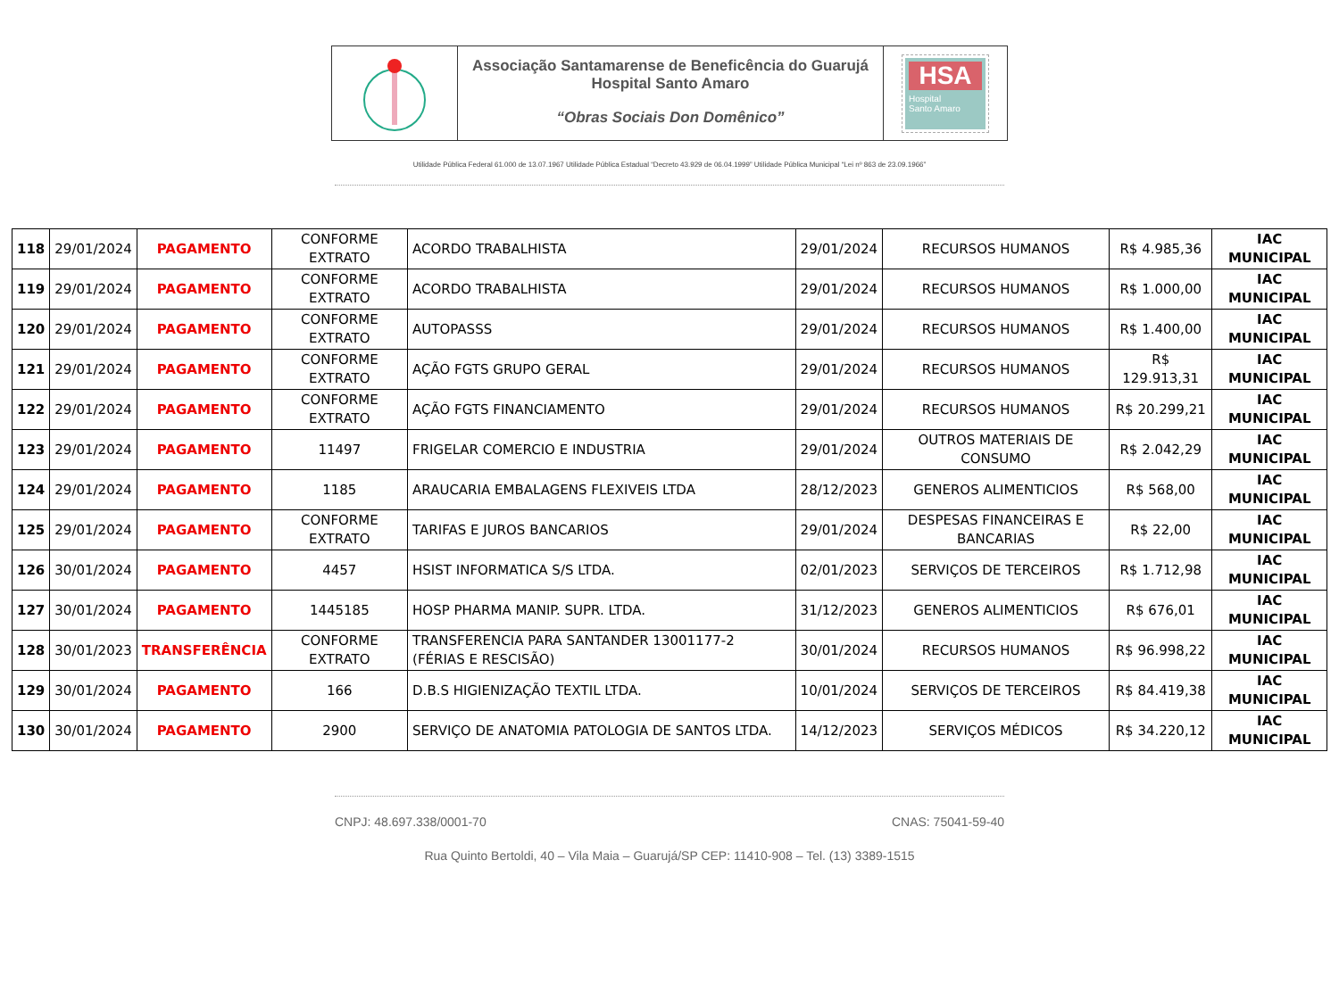Associação Santamarense de Beneficência do Guarujá
Hospital Santo Amaro
“Obras Sociais Don Domênico”
HSA
Hospital
Santo Amaro
Utilidade Pública Federal 61.000 de 13.07.1967 Utilidade Pública Estadual “Decreto 43.929 de 06.04.1999” Utilidade Pública Municipal “Lei nº 863 de 23.09.1966”
| 118 | 29/01/2024 | PAGAMENTO | CONFORME EXTRATO | ACORDO TRABALHISTA | 29/01/2024 | RECURSOS HUMANOS | R$ 4.985,36 | IAC MUNICIPAL |
| 119 | 29/01/2024 | PAGAMENTO | CONFORME EXTRATO | ACORDO TRABALHISTA | 29/01/2024 | RECURSOS HUMANOS | R$ 1.000,00 | IAC MUNICIPAL |
| 120 | 29/01/2024 | PAGAMENTO | CONFORME EXTRATO | AUTOPASSS | 29/01/2024 | RECURSOS HUMANOS | R$ 1.400,00 | IAC MUNICIPAL |
| 121 | 29/01/2024 | PAGAMENTO | CONFORME EXTRATO | AÇÃO FGTS GRUPO GERAL | 29/01/2024 | RECURSOS HUMANOS | R$ 129.913,31 | IAC MUNICIPAL |
| 122 | 29/01/2024 | PAGAMENTO | CONFORME EXTRATO | AÇÃO FGTS FINANCIAMENTO | 29/01/2024 | RECURSOS HUMANOS | R$ 20.299,21 | IAC MUNICIPAL |
| 123 | 29/01/2024 | PAGAMENTO | 11497 | FRIGELAR COMERCIO E INDUSTRIA | 29/01/2024 | OUTROS MATERIAIS DE CONSUMO | R$ 2.042,29 | IAC MUNICIPAL |
| 124 | 29/01/2024 | PAGAMENTO | 1185 | ARAUCARIA EMBALAGENS FLEXIVEIS LTDA | 28/12/2023 | GENEROS ALIMENTICIOS | R$ 568,00 | IAC MUNICIPAL |
| 125 | 29/01/2024 | PAGAMENTO | CONFORME EXTRATO | TARIFAS E JUROS BANCARIOS | 29/01/2024 | DESPESAS FINANCEIRAS E BANCARIAS | R$ 22,00 | IAC MUNICIPAL |
| 126 | 30/01/2024 | PAGAMENTO | 4457 | HSIST INFORMATICA S/S LTDA. | 02/01/2023 | SERVIÇOS DE TERCEIROS | R$ 1.712,98 | IAC MUNICIPAL |
| 127 | 30/01/2024 | PAGAMENTO | 1445185 | HOSP PHARMA MANIP. SUPR. LTDA. | 31/12/2023 | GENEROS ALIMENTICIOS | R$ 676,01 | IAC MUNICIPAL |
| 128 | 30/01/2023 | TRANSFERÊNCIA | CONFORME EXTRATO | TRANSFERENCIA PARA SANTANDER 13001177-2 (FÉRIAS E RESCISÃO) | 30/01/2024 | RECURSOS HUMANOS | R$ 96.998,22 | IAC MUNICIPAL |
| 129 | 30/01/2024 | PAGAMENTO | 166 | D.B.S HIGIENIZAÇÃO TEXTIL LTDA. | 10/01/2024 | SERVIÇOS DE TERCEIROS | R$ 84.419,38 | IAC MUNICIPAL |
| 130 | 30/01/2024 | PAGAMENTO | 2900 | SERVIÇO DE ANATOMIA PATOLOGIA DE SANTOS LTDA. | 14/12/2023 | SERVIÇOS MÉDICOS | R$ 34.220,12 | IAC MUNICIPAL |
CNPJ: 48.697.338/0001-70 CNAS: 75041-59-40
Rua Quinto Bertoldi, 40 – Vila Maia – Guarujá/SP CEP: 11410-908 – Tel. (13) 3389-1515